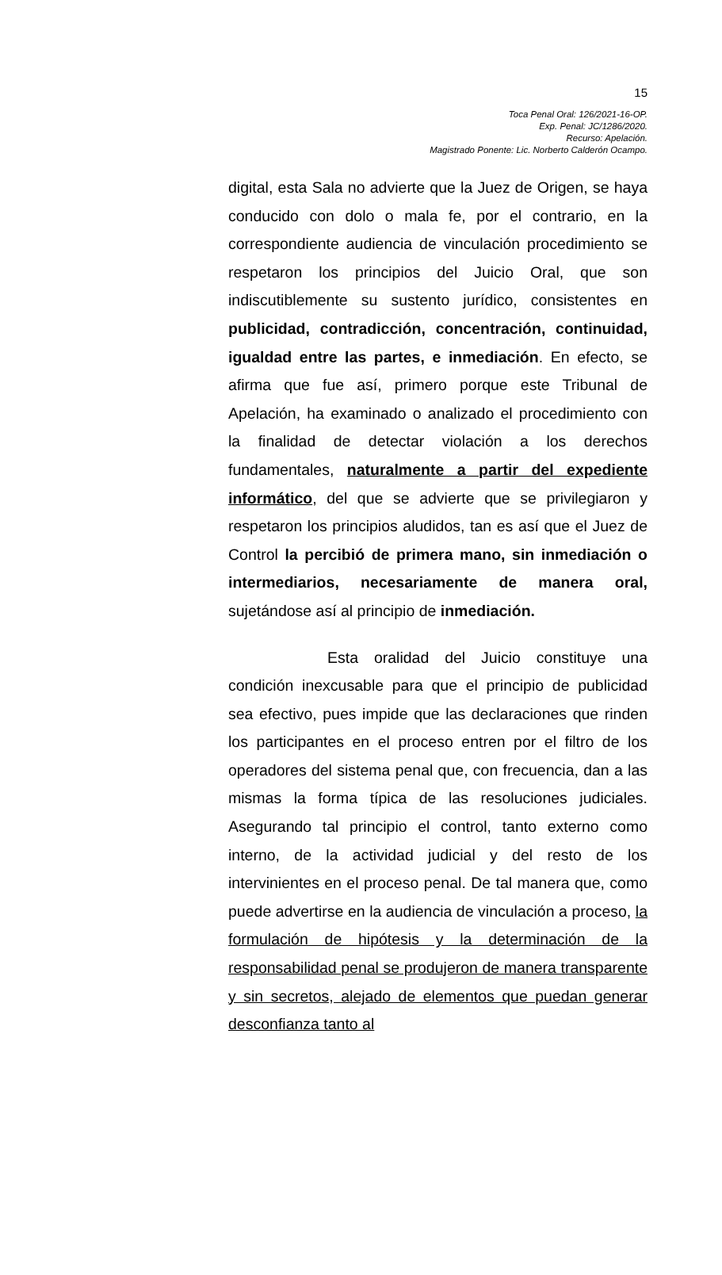15
Toca Penal Oral: 126/2021-16-OP.
Exp. Penal: JC/1286/2020.
Recurso: Apelación.
Magistrado Ponente: Lic. Norberto Calderón Ocampo.
digital, esta Sala no advierte que la Juez de Origen, se haya conducido con dolo o mala fe, por el contrario, en la correspondiente audiencia de vinculación procedimiento se respetaron los principios del Juicio Oral, que son indiscutiblemente su sustento jurídico, consistentes en publicidad, contradicción, concentración, continuidad, igualdad entre las partes, e inmediación. En efecto, se afirma que fue así, primero porque este Tribunal de Apelación, ha examinado o analizado el procedimiento con la finalidad de detectar violación a los derechos fundamentales, naturalmente a partir del expediente informático, del que se advierte que se privilegiaron y respetaron los principios aludidos, tan es así que el Juez de Control la percibió de primera mano, sin inmediación o intermediarios, necesariamente de manera oral, sujetándose así al principio de inmediación.
Esta oralidad del Juicio constituye una condición inexcusable para que el principio de publicidad sea efectivo, pues impide que las declaraciones que rinden los participantes en el proceso entren por el filtro de los operadores del sistema penal que, con frecuencia, dan a las mismas la forma típica de las resoluciones judiciales. Asegurando tal principio el control, tanto externo como interno, de la actividad judicial y del resto de los intervinientes en el proceso penal. De tal manera que, como puede advertirse en la audiencia de vinculación a proceso, la formulación de hipótesis y la determinación de la responsabilidad penal se produjeron de manera transparente y sin secretos, alejado de elementos que puedan generar desconfianza tanto al